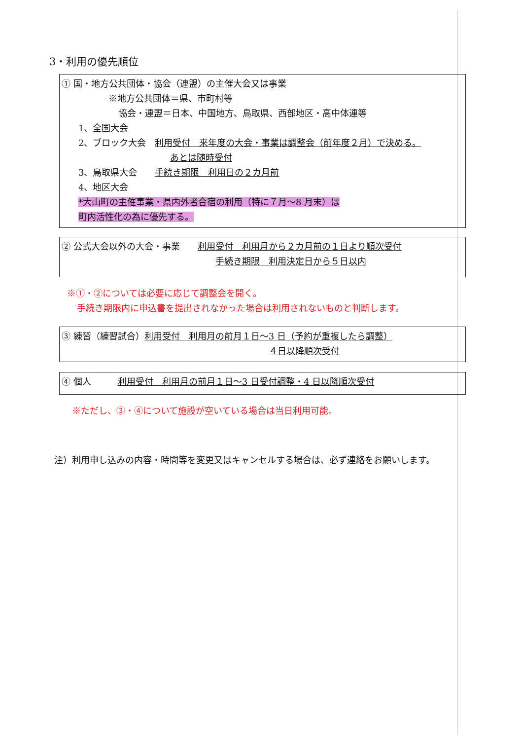3・利用の優先順位
① 国・地方公共団体・協会（連盟）の主催大会又は事業
※地方公共団体＝県、市町村等
協会・連盟＝日本、中国地方、鳥取県、西部地区・高中体連等
1、全国大会
2、ブロック大会　利用受付　来年度の大会・事業は調整会（前年度２月）で決める。
あとは随時受付
3、鳥取県大会　　手続き期限　利用日の２カ月前
4、地区大会
*大山町の主催事業・県内外者合宿の利用（特に７月～8 月末）は
町内活性化の為に優先する。
② 公式大会以外の大会・事業　　利用受付　利用月から２カ月前の１日より順次受付
手続き期限　利用決定日から５日以内
※①・②については必要に応じて調整会を開く。
手続き期限内に申込書を提出されなかった場合は利用されないものと判断します。
③ 練習（練習試合）利用受付　利用月の前月１日～3 日（予約が重複したら調整）
４日以降順次受付
④ 個人　　　利用受付　利用月の前月１日～3 日受付調整・4 日以降順次受付
※ただし、③・④について施設が空いている場合は当日利用可能。
注）利用申し込みの内容・時間等を変更又はキャンセルする場合は、必ず連絡をお願いします。